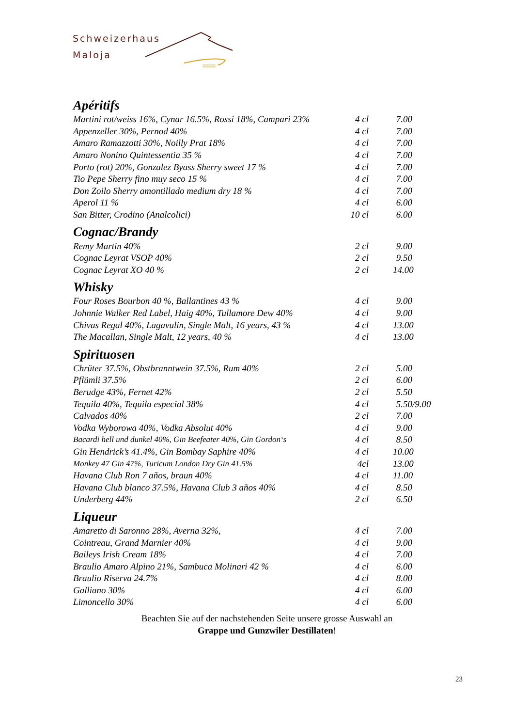Schweizerhaus
Maloja
Apéritifs
| Martini rot/weiss 16%, Cynar 16.5%, Rossi 18%, Campari 23% | 4 cl | 7.00 |
| Appenzeller 30%, Pernod 40% | 4 cl | 7.00 |
| Amaro Ramazzotti 30%, Noilly Prat 18% | 4 cl | 7.00 |
| Amaro Nonino Quintessentia 35 % | 4 cl | 7.00 |
| Porto (rot) 20%, Gonzalez Byass Sherry sweet 17 % | 4 cl | 7.00 |
| Tio Pepe Sherry fino muy seco 15 % | 4 cl | 7.00 |
| Don Zoilo Sherry amontillado medium dry 18 % | 4 cl | 7.00 |
| Aperol 11 % | 4 cl | 6.00 |
| San Bitter, Crodino (Analcolici) | 10 cl | 6.00 |
Cognac/Brandy
| Remy Martin 40% | 2 cl | 9.00 |
| Cognac Leyrat VSOP 40% | 2 cl | 9.50 |
| Cognac Leyrat XO 40 % | 2 cl | 14.00 |
Whisky
| Four Roses Bourbon 40 %, Ballantines 43 % | 4 cl | 9.00 |
| Johnnie Walker Red Label, Haig 40%, Tullamore Dew 40% | 4 cl | 9.00 |
| Chivas Regal 40%, Lagavulin, Single Malt, 16 years, 43 % | 4 cl | 13.00 |
| The Macallan, Single Malt, 12 years, 40 % | 4 cl | 13.00 |
Spirituosen
| Chrüter 37.5%, Obstbranntwein 37.5%, Rum 40% | 2 cl | 5.00 |
| Pflümli 37.5% | 2 cl | 6.00 |
| Berudge 43%, Fernet 42% | 2 cl | 5.50 |
| Tequila 40%, Tequila especial 38% | 4 cl | 5.50 /9.00 |
| Calvados 40% | 2 cl | 7.00 |
| Vodka Wyborowa 40%, Vodka Absolut 40% | 4 cl | 9.00 |
| Bacardi hell und dunkel 40%, Gin Beefeater 40%, Gin Gordon‘s | 4 cl | 8.50 |
| Gin Hendrick’s 41.4%, Gin Bombay Saphire 40% | 4 cl | 10.00 |
| Monkey 47 Gin 47%, Turicum London Dry Gin 41.5% | 4cl | 13.00 |
| Havana Club Ron 7 años, braun 40% | 4 cl | 11.00 |
| Havana Club blanco 37.5%, Havana Club 3 años 40% | 4 cl | 8.50 |
| Underberg 44% | 2 cl | 6.50 |
Liqueur
| Amaretto di Saronno 28%, Averna 32%, | 4 cl | 7.00 |
| Cointreau, Grand Marnier 40% | 4 cl | 9.00 |
| Baileys Irish Cream 18% | 4 cl | 7.00 |
| Braulio Amaro Alpino 21%, Sambuca Molinari 42 % | 4 cl | 6.00 |
| Braulio Riserva 24.7% | 4 cl | 8.00 |
| Galliano 30% | 4 cl | 6.00 |
| Limoncello 30% | 4 cl | 6.00 |
Beachten Sie auf der nachstehenden Seite unsere grosse Auswahl an
Grappe und Gunzwiler Destillaten!
23